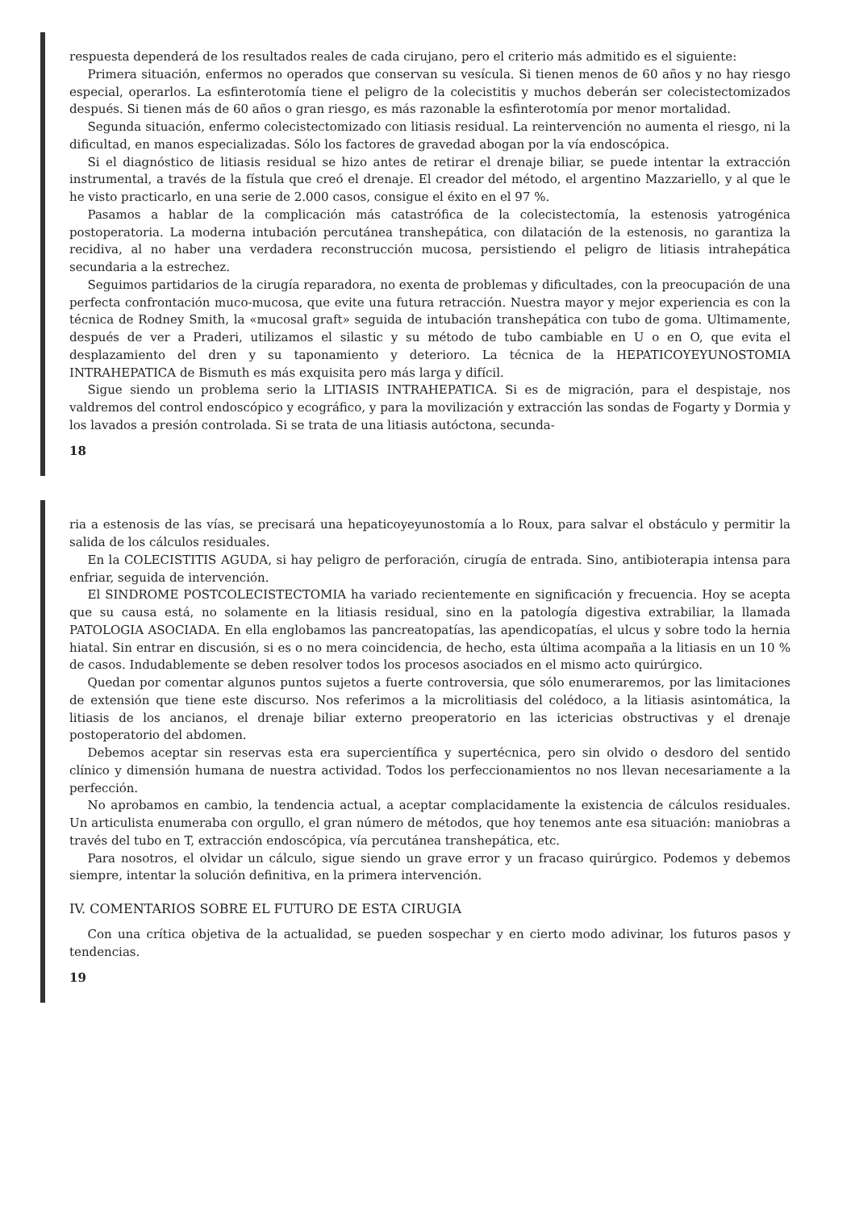respuesta dependerá de los resultados reales de cada cirujano, pero el criterio más admitido es el siguiente:
Primera situación, enfermos no operados que conservan su vesícula. Si tienen menos de 60 años y no hay riesgo especial, operarlos. La esfinterotomía tiene el peligro de la colecistitis y muchos deberán ser colecistectomizados después. Si tienen más de 60 años o gran riesgo, es más razonable la esfinterotomía por menor mortalidad.
Segunda situación, enfermo colecistectomizado con litiasis residual. La reintervención no aumenta el riesgo, ni la dificultad, en manos especializadas. Sólo los factores de gravedad abogan por la vía endoscópica.
Si el diagnóstico de litiasis residual se hizo antes de retirar el drenaje biliar, se puede intentar la extracción instrumental, a través de la fístula que creó el drenaje. El creador del método, el argentino Mazzariello, y al que le he visto practicarlo, en una serie de 2.000 casos, consigue el éxito en el 97 %.
Pasamos a hablar de la complicación más catastrófica de la colecistectomía, la estenosis yatrogénica postoperatoria. La moderna intubación percutánea transhepática, con dilatación de la estenosis, no garantiza la recidiva, al no haber una verdadera reconstrucción mucosa, persistiendo el peligro de litiasis intrahepática secundaria a la estrechez.
Seguimos partidarios de la cirugía reparadora, no exenta de problemas y dificultades, con la preocupación de una perfecta confrontación muco-mucosa, que evite una futura retracción. Nuestra mayor y mejor experiencia es con la técnica de Rodney Smith, la «mucosal graft» seguida de intubación transhepática con tubo de goma. Ultimamente, después de ver a Praderi, utilizamos el silastic y su método de tubo cambiable en U o en O, que evita el desplazamiento del dren y su taponamiento y deterioro. La técnica de la HEPATICOYEYUNOSTOMIA INTRAHEPATICA de Bismuth es más exquisita pero más larga y difícil.
Sigue siendo un problema serio la LITIASIS INTRAHEPATICA. Si es de migración, para el despistaje, nos valdremos del control endoscópico y ecográfico, y para la movilización y extracción las sondas de Fogarty y Dormia y los lavados a presión controlada. Si se trata de una litiasis autóctona, secunda-
18
ria a estenosis de las vías, se precisará una hepaticoyeyunostomía a lo Roux, para salvar el obstáculo y permitir la salida de los cálculos residuales.
En la COLECISTITIS AGUDA, si hay peligro de perforación, cirugía de entrada. Sino, antibioterapia intensa para enfriar, seguida de intervención.
El SINDROME POSTCOLECISTECTOMIA ha variado recientemente en significación y frecuencia. Hoy se acepta que su causa está, no solamente en la litiasis residual, sino en la patología digestiva extrabiliar, la llamada PATOLOGIA ASOCIADA. En ella englobamos las pancreatopatías, las apendicopatías, el ulcus y sobre todo la hernia hiatal. Sin entrar en discusión, si es o no mera coincidencia, de hecho, esta última acompaña a la litiasis en un 10 % de casos. Indudablemente se deben resolver todos los procesos asociados en el mismo acto quirúrgico.
Quedan por comentar algunos puntos sujetos a fuerte controversia, que sólo enumeraremos, por las limitaciones de extensión que tiene este discurso. Nos referimos a la microlitiasis del colédoco, a la litiasis asintomática, la litiasis de los ancianos, el drenaje biliar externo preoperatorio en las ictericias obstructivas y el drenaje postoperatorio del abdomen.
Debemos aceptar sin reservas esta era supercientífica y supertécnica, pero sin olvido o desdoro del sentido clínico y dimensión humana de nuestra actividad. Todos los perfeccionamientos no nos llevan necesariamente a la perfección.
No aprobamos en cambio, la tendencia actual, a aceptar complacidamente la existencia de cálculos residuales. Un articulista enumeraba con orgullo, el gran número de métodos, que hoy tenemos ante esa situación: maniobras a través del tubo en T, extracción endoscópica, vía percutánea transhepática, etc.
Para nosotros, el olvidar un cálculo, sigue siendo un grave error y un fracaso quirúrgico. Podemos y debemos siempre, intentar la solución definitiva, en la primera intervención.
IV. COMENTARIOS SOBRE EL FUTURO DE ESTA CIRUGIA
Con una crítica objetiva de la actualidad, se pueden sospechar y en cierto modo adivinar, los futuros pasos y tendencias.
19